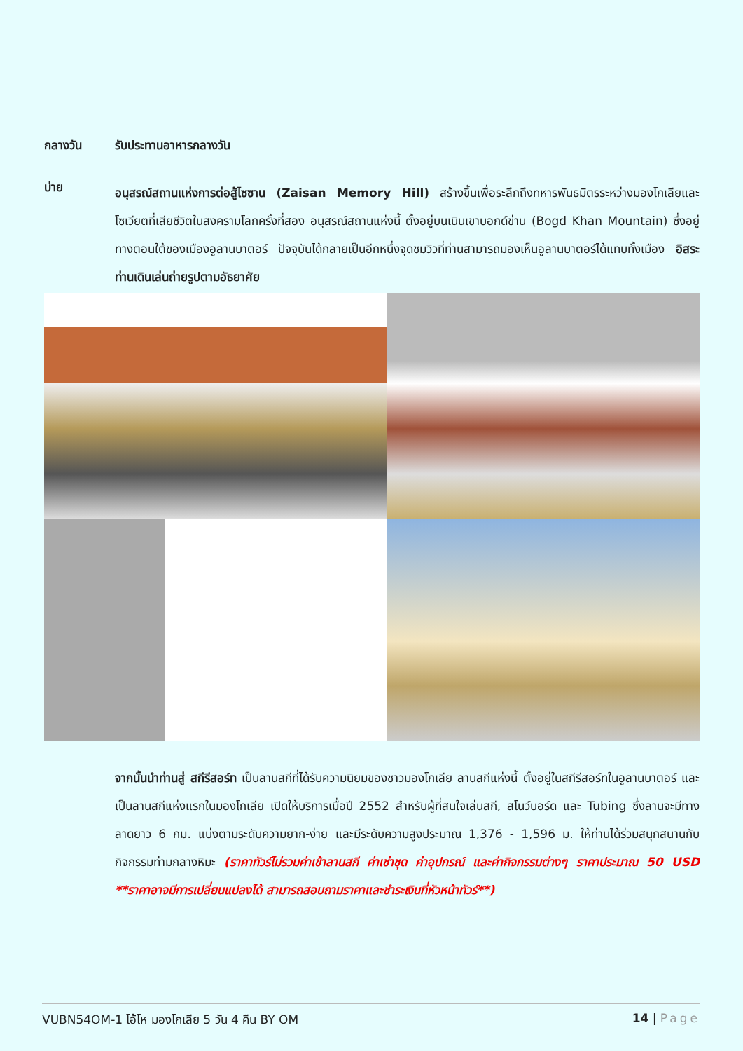กลางวัน รับประทานอาหารกลางวัน
บ่าย
อนุสรณ์สถานแห่งการต่อสู้ไซซาน (Zaisan Memory Hill) สร้างขึ้นเพื่อระลึกถึงทหารพันธมิตรระหว่างมองโกเลียและโซเวียตที่เสียชีวิตในสงครามโลกครั้งที่สอง อนุสรณ์สถานแห่งนี้ ตั้งอยู่บนเนินเขาบอกด์ข่าน (Bogd Khan Mountain) ซึ่งอยู่ทางตอนใต้ของเมืองอูลานบาตอร์ ปัจจุบันได้กลายเป็นอีกหนึ่งจุดชมวิวที่ท่านสามารถมองเห็นอูลานบาตอร์ได้แทบทั้งเมือง อิสระท่านเดินเล่นถ่ายรูปตามอัธยาศัย
จากนั้นนำท่านสู่ สกีรีสอร์ท เป็นลานสกีที่ได้รับความนิยมของชาวมองโกเลีย ลานสกีแห่งนี้ ตั้งอยู่ในสกีรีสอร์ทในอูลานบาตอร์ และเป็นลานสกีแห่งแรกในมองโกเลีย เปิดให้บริการเมื่อปี 2552 สำหรับผู้ที่สนใจเล่นสกี, สโนว์บอร์ด และ Tubing ซึ่งลานจะมีทางลาดยาว 6 กม. แบ่งตามระดับความยาก-ง่าย และมีระดับความสูงประมาณ 1,376 - 1,596 ม. ให้ท่านได้ร่วมสนุกสนานกับกิจกรรมท่ามกลางหิมะ (ราคาทัวร์ไม่รวมค่าเข้าลานสกี ค่าเช่าชุด ค่าอุปกรณ์ และค่ากิจกรรมต่างๆ ราคาประมาณ 50 USD **ราคาอาจมีการเปลี่ยนแปลงได้ สามารถสอบถามราคาและชำระเงินที่หัวหน้าทัวร์**)
VUBN54OM-1 โอ้โห มองโกเลีย 5 วัน 4 คืน BY OM 14 | Page